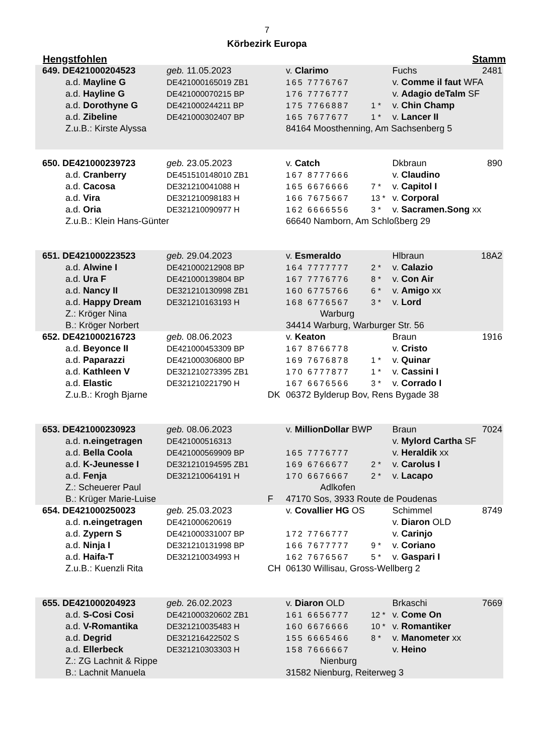7
Körbezirk Europa
Hengstfohlen Stamm
| 649. DE421000204523 | geb. 11.05.2023 | | v. Clarimo | | Fuchs | 2481 |
| a.d. Mayline G | DE421000165019 ZB1 | | 165 7776767 | | v. Comme il faut WFA | |
| a.d. Hayline G | DE421000070215 BP | | 176 7776777 | | v. Adagio deTalm SF | |
| a.d. Dorothyne G | DE421000244211 BP | | 175 7766887 | 1 * | v. Chin Champ | |
| a.d. Zibeline | DE421000302407 BP | | 165 7677677 | 1 * | v. Lancer II | |
| Z.u.B.: Kirste Alyssa | | | 84164 Moosthenning, Am Sachsenberg 5 | | | |
| 650. DE421000239723 | geb. 23.05.2023 | | v. Catch | | Dkbraun | 890 |
| a.d. Cranberry | DE451510148010 ZB1 | | 167 8777666 | | v. Claudino | |
| a.d. Cacosa | DE321210041088 H | | 165 6676666 | 7 * | v. Capitol I | |
| a.d. Vira | DE321210098183 H | | 166 7675667 | 13 * | v. Corporal | |
| a.d. Oria | DE321210090977 H | | 162 6666556 | 3 * | v. Sacramen.Song xx | |
| Z.u.B.: Klein Hans-Günter | | | 66640 Namborn, Am Schloßberg 29 | | | |
| 651. DE421000223523 | geb. 29.04.2023 | | v. Esmeraldo | | Hlbraun | 18A2 |
| a.d. Alwine I | DE421000212908 BP | | 164 7777777 | 2 * | v. Calazio | |
| a.d. Ura F | DE421000139804 BP | | 167 7776776 | 8 * | v. Con Air | |
| a.d. Nancy II | DE321210130998 ZB1 | | 160 6775766 | 6 * | v. Amigo xx | |
| a.d. Happy Dream | DE321210163193 H | | 168 6776567 | 3 * | v. Lord | |
| Z.: Kröger Nina | | | Warburg | | | |
| B.: Kröger Norbert | | | 34414 Warburg, Warburger Str. 56 | | | |
| 652. DE421000216723 | geb. 08.06.2023 | | v. Keaton | | Braun | 1916 |
| a.d. Beyonce II | DE421000453309 BP | | 167 8766778 | | v. Cristo | |
| a.d. Paparazzi | DE421000306800 BP | | 169 7676878 | 1 * | v. Quinar | |
| a.d. Kathleen V | DE321210273395 ZB1 | | 170 6777877 | 1 * | v. Cassini I | |
| a.d. Elastic | DE321210221790 H | | 167 6676566 | 3 * | v. Corrado I | |
| Z.u.B.: Krogh Bjarne | | DK | 06372 Bylderup Bov, Rens Bygade 38 | | | |
| 653. DE421000230923 | geb. 08.06.2023 | | v. MillionDollar BWP | | Braun | 7024 |
| a.d. n.eingetragen | DE421000516313 | | | | v. Mylord Cartha SF | |
| a.d. Bella Coola | DE421000569909 BP | | 165 7776777 | | v. Heraldik xx | |
| a.d. K-Jeunesse I | DE321210194595 ZB1 | | 169 6766677 | 2 * | v. Carolus I | |
| a.d. Fenja | DE321210064191 H | | 170 6676667 | 2 * | v. Lacapo | |
| Z.: Scheuerer Paul | | | Adlkofen | | | |
| B.: Krüger Marie-Luise | | F | 47170 Sos, 3933 Route de Poudenas | | | |
| 654. DE421000250023 | geb. 25.03.2023 | | v. Covallier HG OS | | Schimmel | 8749 |
| a.d. n.eingetragen | DE421000620619 | | | | v. Diaron OLD | |
| a.d. Zypern S | DE421000331007 BP | | 172 7766777 | | v. Carinjo | |
| a.d. Ninja I | DE321210131998 BP | | 166 7677777 | 9 * | v. Coriano | |
| a.d. Haifa-T | DE321210034993 H | | 162 7676567 | 5 * | v. Gaspari I | |
| Z.u.B.: Kuenzli Rita | | CH | 06130 Willisau, Gross-Wellberg 2 | | | |
| 655. DE421000204923 | geb. 26.02.2023 | | v. Diaron OLD | | Brkaschi | 7669 |
| a.d. S-Cosi Cosi | DE421000320602 ZB1 | | 161 6656777 | 12 * | v. Come On | |
| a.d. V-Romantika | DE321210035483 H | | 160 6676666 | 10 * | v. Romantiker | |
| a.d. Degrid | DE321216422502 S | | 155 6665466 | 8 * | v. Manometer xx | |
| a.d. Ellerbeck | DE321210303303 H | | 158 7666667 | | v. Heino | |
| Z.: ZG Lachnit & Rippe | | | Nienburg | | | |
| B.: Lachnit Manuela | | | 31582 Nienburg, Reiterweg 3 | | | |